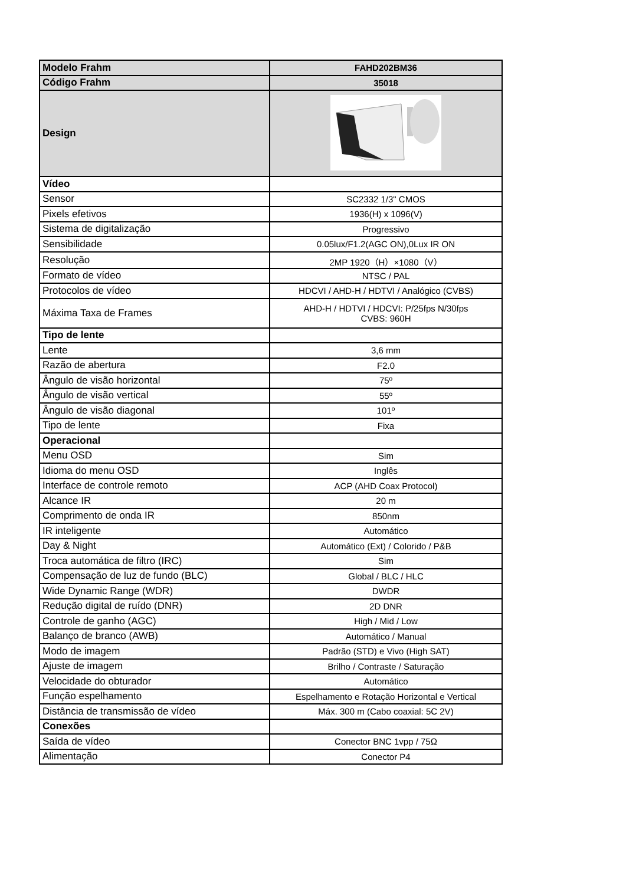| Modelo Frahm | FAHD202BM36 |
| Código Frahm | 35018 |
| Design | |
| Vídeo | |
| Sensor | SC2332 1/3" CMOS |
| Pixels efetivos | 1936(H) x 1096(V) |
| Sistema de digitalização | Progressivo |
| Sensibilidade | 0.05lux/F1.2(AGC ON),0Lux IR ON |
| Resolução | 2MP 1920（H）×1080（V） |
| Formato de vídeo | NTSC / PAL |
| Protocolos de vídeo | HDCVI / AHD-H / HDTVI / Analógico (CVBS) |
| Máxima Taxa de Frames | AHD-H / HDTVI / HDCVI: P/25fps N/30fps CVBS: 960H |
| Tipo de lente | |
| Lente | 3,6 mm |
| Razão de abertura | F2.0 |
| Ângulo de visão horizontal | 75º |
| Ângulo de visão vertical | 55º |
| Ângulo de visão diagonal | 101º |
| Tipo de lente | Fixa |
| Operacional | |
| Menu OSD | Sim |
| Idioma do menu OSD | Inglês |
| Interface de controle remoto | ACP (AHD Coax Protocol) |
| Alcance IR | 20 m |
| Comprimento de onda IR | 850nm |
| IR inteligente | Automático |
| Day & Night | Automático (Ext) / Colorido / P&B |
| Troca automática de filtro (IRC) | Sim |
| Compensação de luz de fundo (BLC) | Global / BLC / HLC |
| Wide Dynamic Range (WDR) | DWDR |
| Redução digital de ruído (DNR) | 2D DNR |
| Controle de ganho (AGC) | High / Mid / Low |
| Balanço de branco (AWB) | Automático / Manual |
| Modo de imagem | Padrão (STD) e Vivo (High SAT) |
| Ajuste de imagem | Brilho / Contraste / Saturação |
| Velocidade do obturador | Automático |
| Função espelhamento | Espelhamento e Rotação Horizontal e Vertical |
| Distância de transmissão de vídeo | Máx. 300 m (Cabo coaxial: 5C 2V) |
| Conexões | |
| Saída de vídeo | Conector BNC 1vpp / 75Ω |
| Alimentação | Conector P4 |